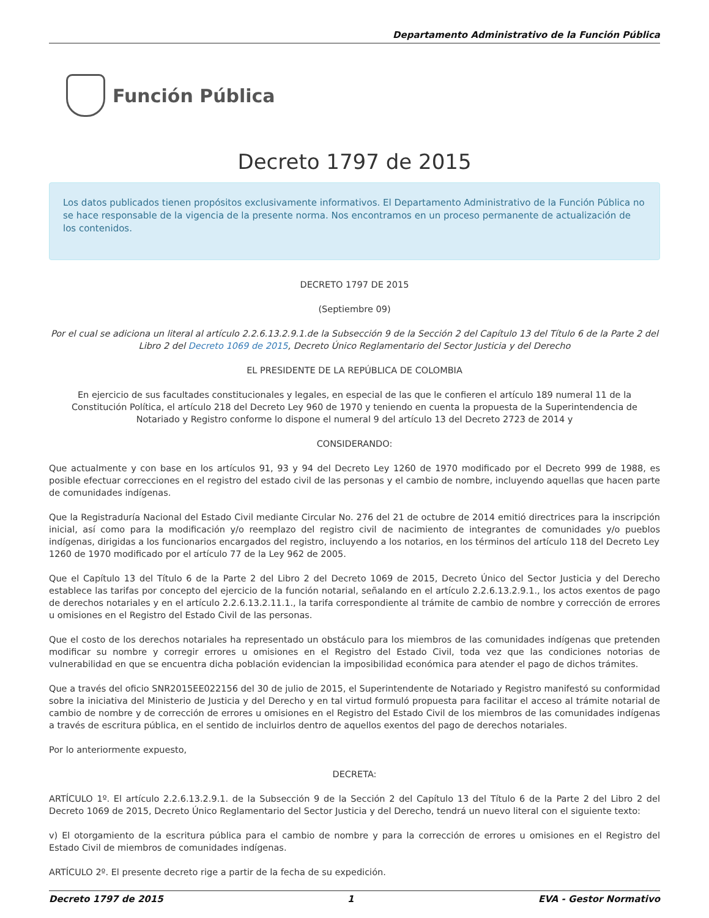Departamento Administrativo de la Función Pública
Función Pública
Decreto 1797 de 2015
Los datos publicados tienen propósitos exclusivamente informativos. El Departamento Administrativo de la Función Pública no se hace responsable de la vigencia de la presente norma. Nos encontramos en un proceso permanente de actualización de los contenidos.
DECRETO 1797 DE 2015
(Septiembre 09)
Por el cual se adiciona un literal al artículo 2.2.6.13.2.9.1.de la Subsección 9 de la Sección 2 del Capítulo 13 del Título 6 de la Parte 2 del Libro 2 del Decreto 1069 de 2015, Decreto Único Reglamentario del Sector Justicia y del Derecho
EL PRESIDENTE DE LA REPÚBLICA DE COLOMBIA
En ejercicio de sus facultades constitucionales y legales, en especial de las que le confieren el artículo 189 numeral 11 de la Constitución Política, el artículo 218 del Decreto Ley 960 de 1970 y teniendo en cuenta la propuesta de la Superintendencia de Notariado y Registro conforme lo dispone el numeral 9 del artículo 13 del Decreto 2723 de 2014 y
CONSIDERANDO:
Que actualmente y con base en los artículos 91, 93 y 94 del Decreto Ley 1260 de 1970 modificado por el Decreto 999 de 1988, es posible efectuar correcciones en el registro del estado civil de las personas y el cambio de nombre, incluyendo aquellas que hacen parte de comunidades indígenas.
Que la Registraduría Nacional del Estado Civil mediante Circular No. 276 del 21 de octubre de 2014 emitió directrices para la inscripción inicial, así como para la modificación y/o reemplazo del registro civil de nacimiento de integrantes de comunidades y/o pueblos indígenas, dirigidas a los funcionarios encargados del registro, incluyendo a los notarios, en los términos del artículo 118 del Decreto Ley
1260 de 1970 modificado por el artículo 77 de la Ley 962 de 2005.
Que el Capítulo 13 del Título 6 de la Parte 2 del Libro 2 del Decreto 1069 de 2015, Decreto Único del Sector Justicia y del Derecho establece las tarifas por concepto del ejercicio de la función notarial, señalando en el artículo 2.2.6.13.2.9.1., los actos exentos de pago de derechos notariales y en el artículo 2.2.6.13.2.11.1., la tarifa correspondiente al trámite de cambio de nombre y corrección de errores u omisiones en el Registro del Estado Civil de las personas.
Que el costo de los derechos notariales ha representado un obstáculo para los miembros de las comunidades indígenas que pretenden modificar su nombre y corregir errores u omisiones en el Registro del Estado Civil, toda vez que las condiciones notorias de vulnerabilidad en que se encuentra dicha población evidencian la imposibilidad económica para atender el pago de dichos trámites.
Que a través del oficio SNR2015EE022156 del 30 de julio de 2015, el Superintendente de Notariado y Registro manifestó su conformidad sobre la iniciativa del Ministerio de Justicia y del Derecho y en tal virtud formuló propuesta para facilitar el acceso al trámite notarial de cambio de nombre y de corrección de errores u omisiones en el Registro del Estado Civil de los miembros de las comunidades indígenas a través de escritura pública, en el sentido de incluirlos dentro de aquellos exentos del pago de derechos notariales.
Por lo anteriormente expuesto,
DECRETA:
ARTÍCULO 1º. El artículo 2.2.6.13.2.9.1. de la Subsección 9 de la Sección 2 del Capítulo 13 del Título 6 de la Parte 2 del Libro 2 del Decreto 1069 de 2015, Decreto Único Reglamentario del Sector Justicia y del Derecho, tendrá un nuevo literal con el siguiente texto:
v) El otorgamiento de la escritura pública para el cambio de nombre y para la corrección de errores u omisiones en el Registro del Estado Civil de miembros de comunidades indígenas.
ARTÍCULO 2º. El presente decreto rige a partir de la fecha de su expedición.
Decreto 1797 de 2015 1 EVA - Gestor Normativo